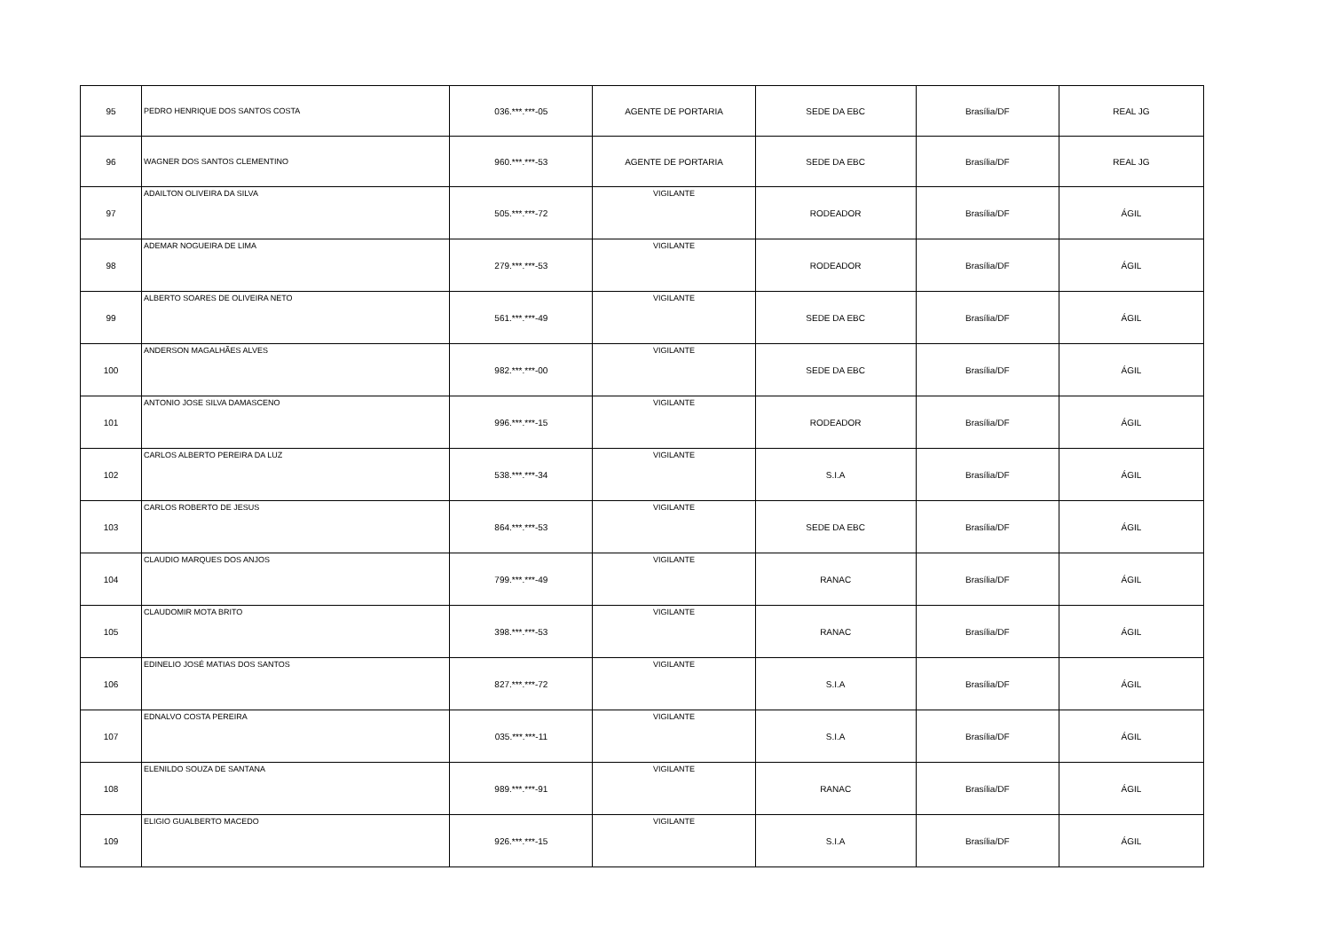| 95 | PEDRO HENRIQUE DOS SANTOS COSTA | 036.***.***-05 | AGENTE DE PORTARIA | SEDE DA EBC | Brasília/DF | REAL JG |
| 96 | WAGNER DOS SANTOS CLEMENTINO | 960.***.***-53 | AGENTE DE PORTARIA | SEDE DA EBC | Brasília/DF | REAL JG |
| 97 | ADAILTON OLIVEIRA DA SILVA | 505.***.***-72 | VIGILANTE | RODEADOR | Brasília/DF | ÁGIL |
| 98 | ADEMAR NOGUEIRA DE LIMA | 279.***.***-53 | VIGILANTE | RODEADOR | Brasília/DF | ÁGIL |
| 99 | ALBERTO SOARES DE OLIVEIRA NETO | 561.***.***-49 | VIGILANTE | SEDE DA EBC | Brasília/DF | ÁGIL |
| 100 | ANDERSON MAGALHÃES ALVES | 982.***.***-00 | VIGILANTE | SEDE DA EBC | Brasília/DF | ÁGIL |
| 101 | ANTONIO JOSE SILVA DAMASCENO | 996.***.***-15 | VIGILANTE | RODEADOR | Brasília/DF | ÁGIL |
| 102 | CARLOS ALBERTO PEREIRA DA LUZ | 538.***.***-34 | VIGILANTE | S.I.A | Brasília/DF | ÁGIL |
| 103 | CARLOS ROBERTO DE JESUS | 864.***.***-53 | VIGILANTE | SEDE DA EBC | Brasília/DF | ÁGIL |
| 104 | CLAUDIO MARQUES DOS ANJOS | 799.***.***-49 | VIGILANTE | RANAC | Brasília/DF | ÁGIL |
| 105 | CLAUDOMIR MOTA BRITO | 398.***.***-53 | VIGILANTE | RANAC | Brasília/DF | ÁGIL |
| 106 | EDINELIO JOSÉ MATIAS DOS SANTOS | 827.***.***-72 | VIGILANTE | S.I.A | Brasília/DF | ÁGIL |
| 107 | EDNALVO COSTA PEREIRA | 035.***.***-11 | VIGILANTE | S.I.A | Brasília/DF | ÁGIL |
| 108 | ELENILDO SOUZA DE SANTANA | 989.***.***-91 | VIGILANTE | RANAC | Brasília/DF | ÁGIL |
| 109 | ELIGIO GUALBERTO MACEDO | 926.***.***-15 | VIGILANTE | S.I.A | Brasília/DF | ÁGIL |